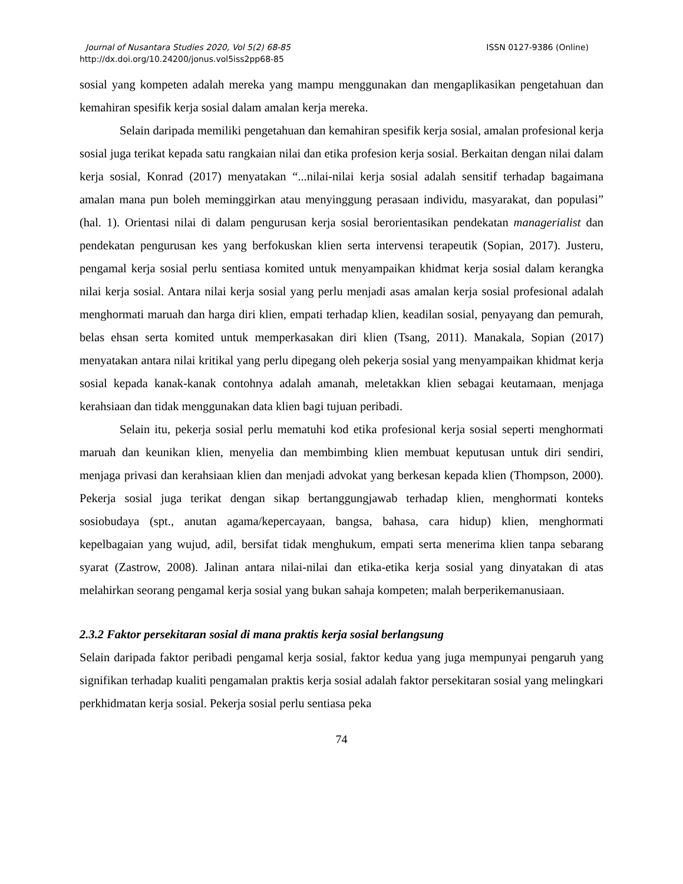Journal of Nusantara Studies 2020, Vol 5(2) 68-85 ISSN 0127-9386 (Online)
http://dx.doi.org/10.24200/jonus.vol5iss2pp68-85
sosial yang kompeten adalah mereka yang mampu menggunakan dan mengaplikasikan pengetahuan dan kemahiran spesifik kerja sosial dalam amalan kerja mereka.
Selain daripada memiliki pengetahuan dan kemahiran spesifik kerja sosial, amalan profesional kerja sosial juga terikat kepada satu rangkaian nilai dan etika profesion kerja sosial. Berkaitan dengan nilai dalam kerja sosial, Konrad (2017) menyatakan “...nilai-nilai kerja sosial adalah sensitif terhadap bagaimana amalan mana pun boleh meminggirkan atau menyinggung perasaan individu, masyarakat, dan populasi” (hal. 1). Orientasi nilai di dalam pengurusan kerja sosial berorientasikan pendekatan managerialist dan pendekatan pengurusan kes yang berfokuskan klien serta intervensi terapeutik (Sopian, 2017). Justeru, pengamal kerja sosial perlu sentiasa komited untuk menyampaikan khidmat kerja sosial dalam kerangka nilai kerja sosial. Antara nilai kerja sosial yang perlu menjadi asas amalan kerja sosial profesional adalah menghormati maruah dan harga diri klien, empati terhadap klien, keadilan sosial, penyayang dan pemurah, belas ehsan serta komited untuk memperkasakan diri klien (Tsang, 2011). Manakala, Sopian (2017) menyatakan antara nilai kritikal yang perlu dipegang oleh pekerja sosial yang menyampaikan khidmat kerja sosial kepada kanak-kanak contohnya adalah amanah, meletakkan klien sebagai keutamaan, menjaga kerahsiaan dan tidak menggunakan data klien bagi tujuan peribadi.
Selain itu, pekerja sosial perlu mematuhi kod etika profesional kerja sosial seperti menghormati maruah dan keunikan klien, menyelia dan membimbing klien membuat keputusan untuk diri sendiri, menjaga privasi dan kerahsiaan klien dan menjadi advokat yang berkesan kepada klien (Thompson, 2000). Pekerja sosial juga terikat dengan sikap bertanggungjawab terhadap klien, menghormati konteks sosiobudaya (spt., anutan agama/kepercayaan, bangsa, bahasa, cara hidup) klien, menghormati kepelbagaian yang wujud, adil, bersifat tidak menghukum, empati serta menerima klien tanpa sebarang syarat (Zastrow, 2008). Jalinan antara nilai-nilai dan etika-etika kerja sosial yang dinyatakan di atas melahirkan seorang pengamal kerja sosial yang bukan sahaja kompeten; malah berperikemanusiaan.
2.3.2 Faktor persekitaran sosial di mana praktis kerja sosial berlangsung
Selain daripada faktor peribadi pengamal kerja sosial, faktor kedua yang juga mempunyai pengaruh yang signifikan terhadap kualiti pengamalan praktis kerja sosial adalah faktor persekitaran sosial yang melingkari perkhidmatan kerja sosial. Pekerja sosial perlu sentiasa peka
74